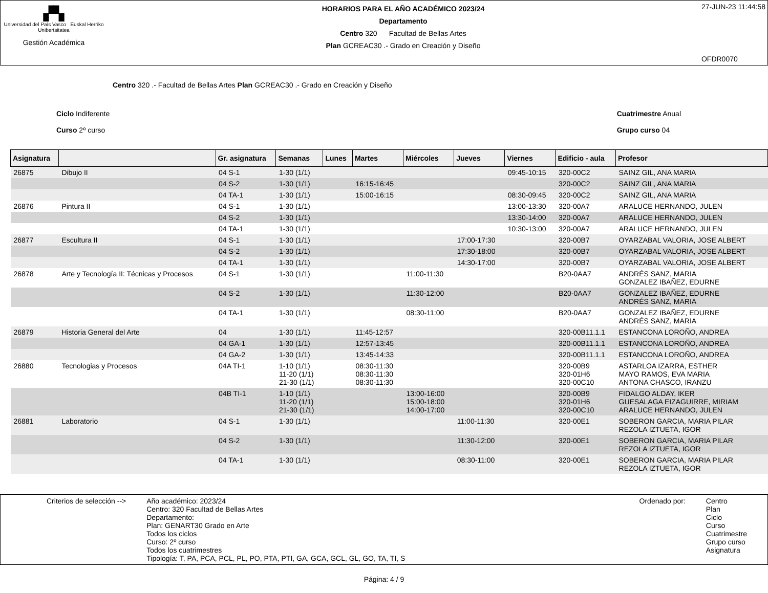▞▚
Universidad del País Vasco Euskal Herriko Unibertsitatea
Gestión Académica
HORARIOS PARA EL AÑO ACADÉMICO 2023/24
Departamento
Centro 320 Facultad de Bellas Artes
Plan GCREAC30 .- Grado en Creación y Diseño
27-JUN-23 11:44:58
OFDR0070
Centro 320 .- Facultad de Bellas Artes Plan GCREAC30 .- Grado en Creación y Diseño
Ciclo Indiferente
Curso 2º curso
Cuatrimestre Anual
Grupo curso 04
| Asignatura | | Gr. asignatura | Semanas | Lunes | Martes | Miércoles | Jueves | Viernes | Edificio - aula | Profesor |
| --- | --- | --- | --- | --- | --- | --- | --- | --- | --- | --- |
| 26875 | Dibujo II | 04 S-1 | 1-30 (1/1) | | | | | 09:45-10:15 | 320-00C2 | SAINZ GIL, ANA MARIA |
| | | 04 S-2 | 1-30 (1/1) | | 16:15-16:45 | | | | 320-00C2 | SAINZ GIL, ANA MARIA |
| | | 04 TA-1 | 1-30 (1/1) | | 15:00-16:15 | | | 08:30-09:45 | 320-00C2 | SAINZ GIL, ANA MARIA |
| 26876 | Pintura II | 04 S-1 | 1-30 (1/1) | | | | | 13:00-13:30 | 320-00A7 | ARALUCE HERNANDO, JULEN |
| | | 04 S-2 | 1-30 (1/1) | | | | | 13:30-14:00 | 320-00A7 | ARALUCE HERNANDO, JULEN |
| | | 04 TA-1 | 1-30 (1/1) | | | | | 10:30-13:00 | 320-00A7 | ARALUCE HERNANDO, JULEN |
| 26877 | Escultura II | 04 S-1 | 1-30 (1/1) | | | | 17:00-17:30 | | 320-00B7 | OYARZABAL VALORIA, JOSE ALBERT |
| | | 04 S-2 | 1-30 (1/1) | | | | 17:30-18:00 | | 320-00B7 | OYARZABAL VALORIA, JOSE ALBERT |
| | | 04 TA-1 | 1-30 (1/1) | | | | 14:30-17:00 | | 320-00B7 | OYARZABAL VALORIA, JOSE ALBERT |
| 26878 | Arte y Tecnología II: Técnicas y Procesos | 04 S-1 | 1-30 (1/1) | | | 11:00-11:30 | | | B20-0AA7 | ANDRÉS SANZ, MARIA GONZALEZ IBAÑEZ, EDURNE |
| | | 04 S-2 | 1-30 (1/1) | | | 11:30-12:00 | | | B20-0AA7 | GONZALEZ IBAÑEZ, EDURNE ANDRÉS SANZ, MARIA |
| | | 04 TA-1 | 1-30 (1/1) | | | 08:30-11:00 | | | B20-0AA7 | GONZALEZ IBAÑEZ, EDURNE ANDRÉS SANZ, MARIA |
| 26879 | Historia General del Arte | 04 | 1-30 (1/1) | | 11:45-12:57 | | | | 320-00B11.1.1 | ESTANCONA LOROÑO, ANDREA |
| | | 04 GA-1 | 1-30 (1/1) | | 12:57-13:45 | | | | 320-00B11.1.1 | ESTANCONA LOROÑO, ANDREA |
| | | 04 GA-2 | 1-30 (1/1) | | 13:45-14:33 | | | | 320-00B11.1.1 | ESTANCONA LOROÑO, ANDREA |
| 26880 | Tecnologias y Procesos | 04A TI-1 | 1-10 (1/1) 11-20 (1/1) 21-30 (1/1) | | 08:30-11:30 08:30-11:30 08:30-11:30 | | | | 320-00B9 320-01H6 320-00C10 | ASTARLOA IZARRA, ESTHER MAYO RAMOS, EVA MARIA ANTONA CHASCO, IRANZU |
| | | 04B TI-1 | 1-10 (1/1) 11-20 (1/1) 21-30 (1/1) | | | 13:00-16:00 15:00-18:00 14:00-17:00 | | | 320-00B9 320-01H6 320-00C10 | FIDALGO ALDAY, IKER GUESALAGA EIZAGUIRRE, MIRIAM ARALUCE HERNANDO, JULEN |
| 26881 | Laboratorio | 04 S-1 | 1-30 (1/1) | | | | 11:00-11:30 | | 320-00E1 | SOBERON GARCIA, MARIA PILAR REZOLA IZTUETA, IGOR |
| | | 04 S-2 | 1-30 (1/1) | | | | 11:30-12:00 | | 320-00E1 | SOBERON GARCIA, MARIA PILAR REZOLA IZTUETA, IGOR |
| | | 04 TA-1 | 1-30 (1/1) | | | | 08:30-11:00 | | 320-00E1 | SOBERON GARCIA, MARIA PILAR REZOLA IZTUETA, IGOR |
Criterios de selección --> Año académico: 2023/24
Centro: 320 Facultad de Bellas Artes
Departamento:
Plan: GENART30 Grado en Arte
Todos los ciclos
Curso: 2º curso
Todos los cuatrimestres
Tipología: T, PA, PCA, PCL, PL, PO, PTA, PTI, GA, GCA, GCL, GL, GO, TA, TI, S
Ordenado por: Centro
Plan
Ciclo
Curso
Cuatrimestre
Grupo curso
Asignatura
Página: 4 / 9